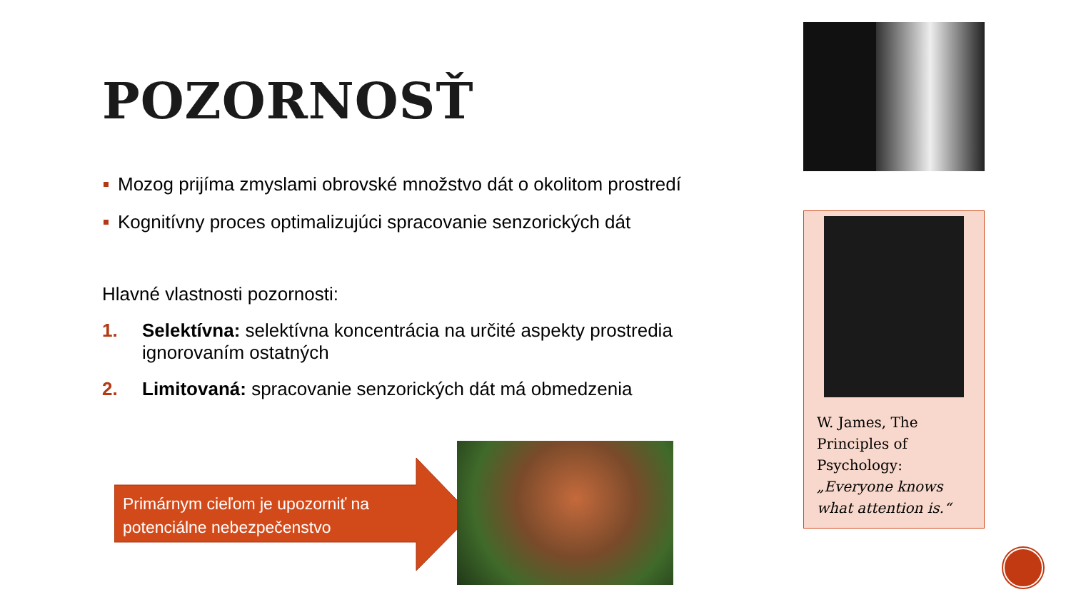POZORNOSŤ
Mozog prijíma zmyslami obrovské množstvo dát o okolitom prostredí
Kognitívny proces optimalizujúci spracovanie senzorických dát
Hlavné vlastnosti pozornosti:
1. Selektívna: selektívna koncentrácia na určité aspekty prostredia ignorovaním ostatných
2. Limitovaná: spracovanie senzorických dát má obmedzenia
Primárnym cieľom je upozorniť na potenciálne nebezpečenstvo
W. James, The Principles of Psychology: „Everyone knows what attention is.“